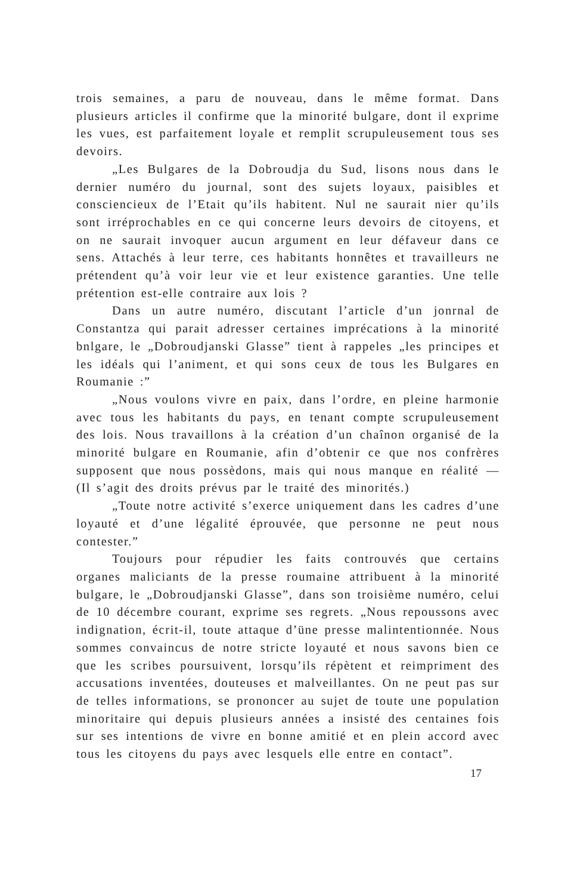trois semaines, a paru de nouveau, dans le même format. Dans plusieurs articles il confirme que la minorité bulgare, dont il exprime les vues, est parfaitement loyale et remplit scrupuleusement tous ses devoirs.
„Les Bulgares de la Dobroudja du Sud, lisons nous dans le dernier numéro du journal, sont des sujets loyaux, paisibles et consciencieux de l’Etait qu’ils habitent. Nul ne saurait nier qu’ils sont irréprochables en ce qui concerne leurs devoirs de citoyens, et on ne saurait invoquer aucun argument en leur défaveur dans ce sens. Attachés à leur terre, ces habitants honnêtes et travailleurs ne prétendent qu’à voir leur vie et leur existence garanties. Une telle prétention est-elle contraire aux lois ?
Dans un autre numéro, discutant l’article d’un jonrnal de Constantza qui parait adresser certaines imprécations à la minorité bnlgare, le „Dobroudjanski Glasse” tient à rappeles „les principes et les idéals qui l’animent, et qui sons ceux de tous les Bulgares en Roumanie :”
„Nous voulons vivre en paix, dans l’ordre, en pleine harmonie avec tous les habitants du pays, en tenant compte scrupuleusement des lois. Nous travaillons à la création d’un chaînon organisé de la minorité bulgare en Roumanie, afin d’obtenir ce que nos confrères supposent que nous possèdons, mais qui nous manque en réalité — (Il s’agit des droits prévus par le traité des minorités.)
„Toute notre activité s’exerce uniquement dans les cadres d’une loyauté et d’une légalité éprouvée, que personne ne peut nous contester.”
Toujours pour répudier les faits controuvés que certains organes maliciants de la presse roumaine attribuent à la minorité bulgare, le „Dobroudjanski Glasse”, dans son troisième numéro, celui de 10 décembre courant, exprime ses regrets. „Nous repoussons avec indignation, écrit-il, toute attaque d’üne presse malintentionnée. Nous sommes convaincus de notre stricte loyauté et nous savons bien ce que les scribes poursuivent, lorsqu’ils répètent et reimpriment des accusations inventées, douteuses et malveillantes. On ne peut pas sur de telles informations, se prononcer au sujet de toute une population minoritaire qui depuis plusieurs années a insisté des centaines fois sur ses intentions de vivre en bonne amitié et en plein accord avec tous les citoyens du pays avec lesquels elle entre en contact”.
17